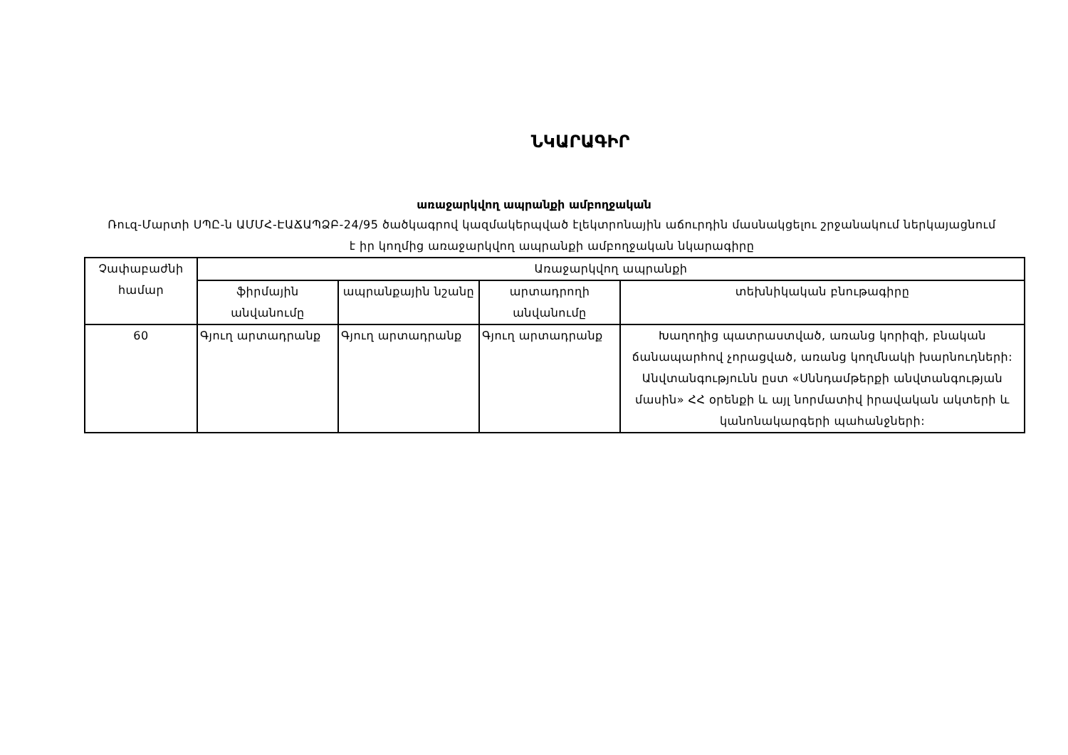ՆԿԱՐԱԳԻՐ
առաջարկվող ապրանքի ամբողջական
Ռուզ-Մարտի ՍՊԸ-ն ԱՄՄՀ-ԷԱՃԱՊՁԲ-24/95 ծածկագրով կազմակերպված էլեկտրոնային աճուրդին մասնակցելու շրջանակում ներկայացնում է իր կողմից առաջարկվող ապրանքի ամբողջական նկարագիրը
| Չափաբաժնի համար | Առաջարկվող ապրանքի | | | |
| --- | --- | --- | --- | --- |
| | ֆիրմային անվանումը | ապրանքային նշանը | արտադրողի անվանումը | տեխնիկական բնութագիրը |
| 60 | Գյուղ արտադրանք | Գյուղ արտադրանք | Գյուղ արտադրանք | Խաղողից պատրաստված, առանց կորիզի, բնական ճանապարհով չորացված, առանց կողմնակի խարնուդների: Անվտանգությունն ըստ «Սննդամթերքի անվտանգության մասին» ՀՀ օրենքի և այլ նորմատիվ իրավական ակտերի և կանոնակարգերի պահանջների: |